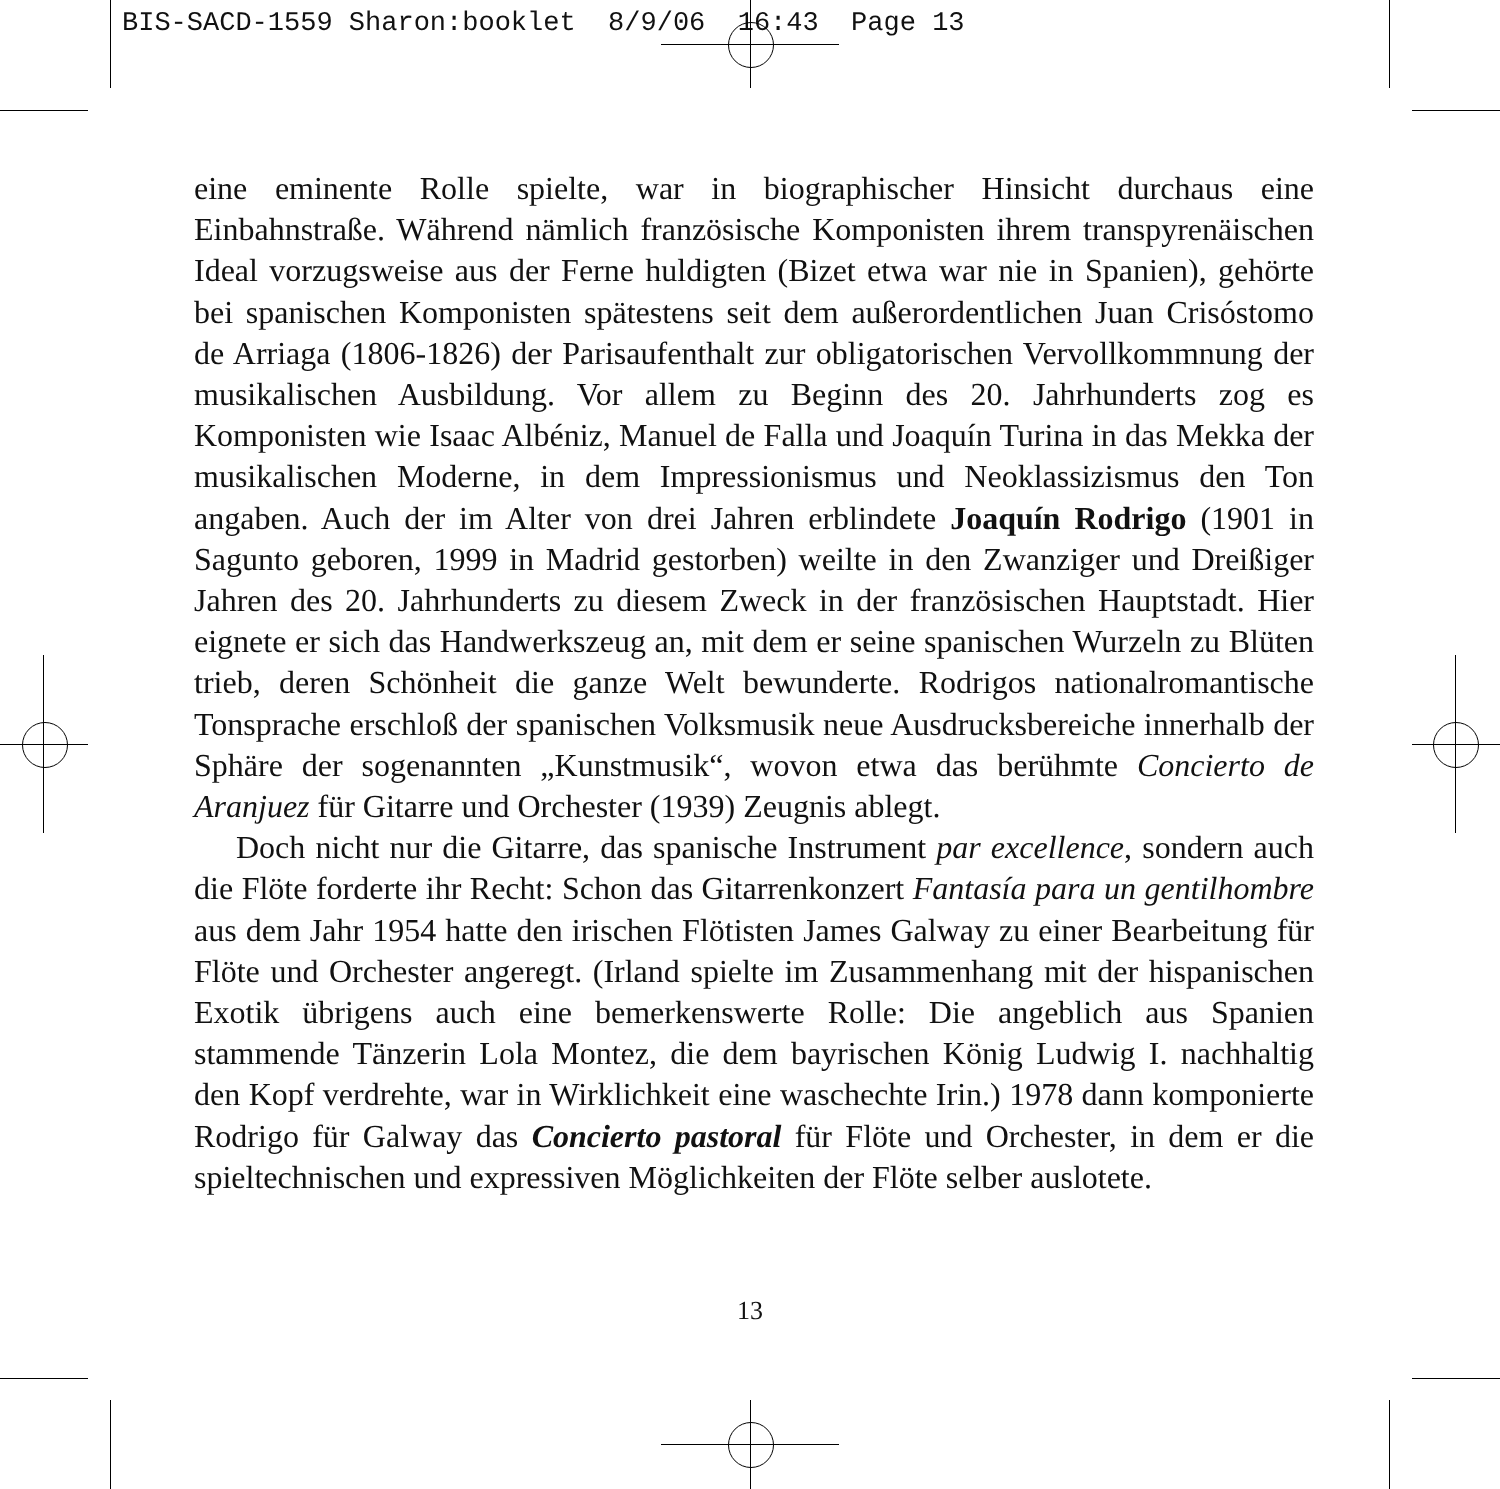BIS-SACD-1559 Sharon:booklet 8/9/06 16:43 Page 13
eine eminente Rolle spielte, war in biographischer Hinsicht durchaus eine Einbahnstraße. Während nämlich französische Komponisten ihrem transpyrenäischen Ideal vorzugsweise aus der Ferne huldigten (Bizet etwa war nie in Spanien), gehörte bei spanischen Komponisten spätestens seit dem außerordentlichen Juan Crisóstomo de Arriaga (1806-1826) der Parisaufenthalt zur obligatorischen Vervollkommnung der musikalischen Ausbildung. Vor allem zu Beginn des 20. Jahrhunderts zog es Komponisten wie Isaac Albéniz, Manuel de Falla und Joaquín Turina in das Mekka der musikalischen Moderne, in dem Impressionismus und Neoklassizismus den Ton angaben. Auch der im Alter von drei Jahren erblindete Joaquín Rodrigo (1901 in Sagunto geboren, 1999 in Madrid gestorben) weilte in den Zwanziger und Dreißiger Jahren des 20. Jahrhunderts zu diesem Zweck in der französischen Hauptstadt. Hier eignete er sich das Handwerkszeug an, mit dem er seine spanischen Wurzeln zu Blüten trieb, deren Schönheit die ganze Welt bewunderte. Rodrigos nationalromantische Tonsprache erschloß der spanischen Volksmusik neue Ausdrucksbereiche innerhalb der Sphäre der sogenannten „Kunstmusik“, wovon etwa das berühmte Concierto de Aranjuez für Gitarre und Orchester (1939) Zeugnis ablegt.
Doch nicht nur die Gitarre, das spanische Instrument par excellence, sondern auch die Flöte forderte ihr Recht: Schon das Gitarrenkonzert Fantasía para un gentilhombre aus dem Jahr 1954 hatte den irischen Flötisten James Galway zu einer Bearbeitung für Flöte und Orchester angeregt. (Irland spielte im Zusammenhang mit der hispanischen Exotik übrigens auch eine bemerkenswerte Rolle: Die angeblich aus Spanien stammende Tänzerin Lola Montez, die dem bayrischen König Ludwig I. nachhaltig den Kopf verdrehte, war in Wirklichkeit eine waschechte Irin.) 1978 dann komponierte Rodrigo für Galway das Concierto pastoral für Flöte und Orchester, in dem er die spieltechnischen und expressiven Möglichkeiten der Flöte selber auslotete.
13